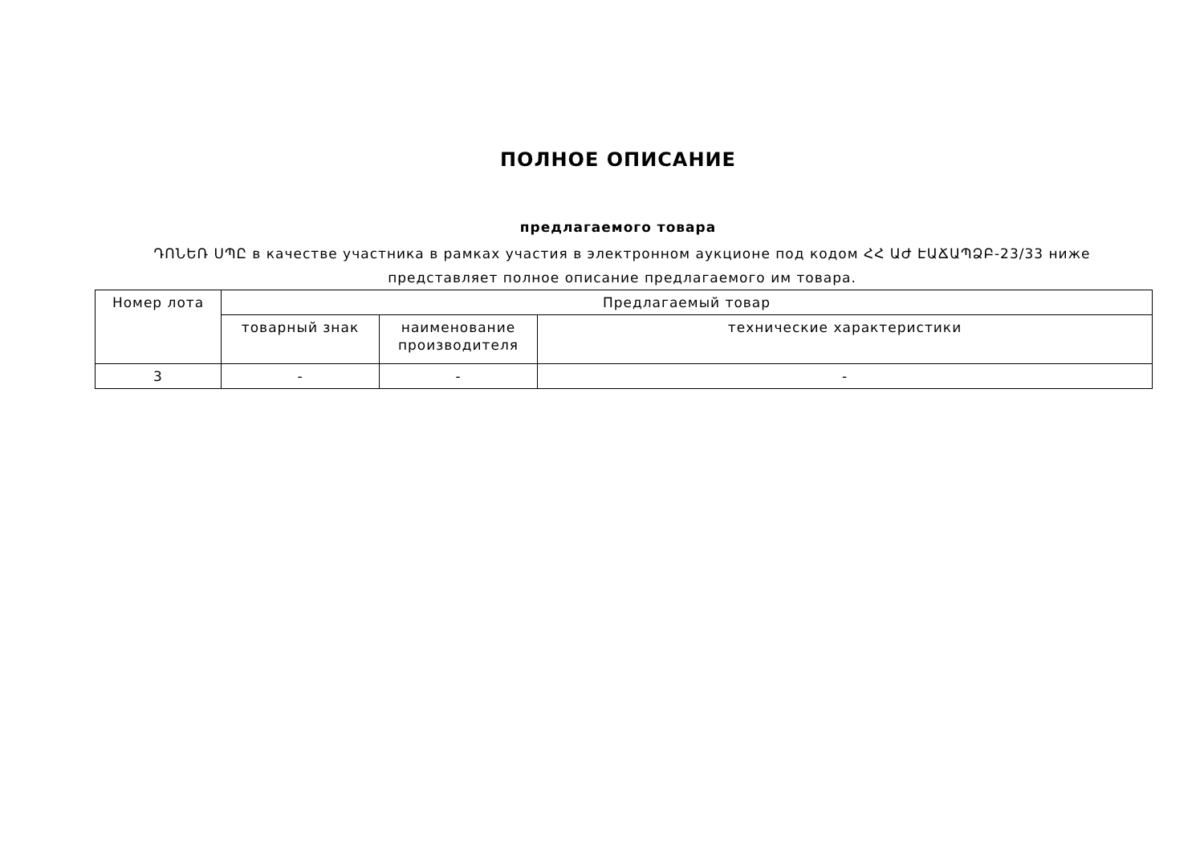ПОЛНОЕ ОПИСАНИЕ
предлагаемого товара
ԴՈՆԵՌ ՍՊԸ в качестве участника в рамках участия в электронном аукционе под кодом ՀՀ ԱԺ ԷԱՃԱՊՁԲ-23/33 ниже представляет полное описание предлагаемого им товара.
| Номер лота | Предлагаемый товар | | |
| --- | --- | --- | --- |
| | товарный знак | наименование производителя | технические характеристики |
| 3 | - | - | - |